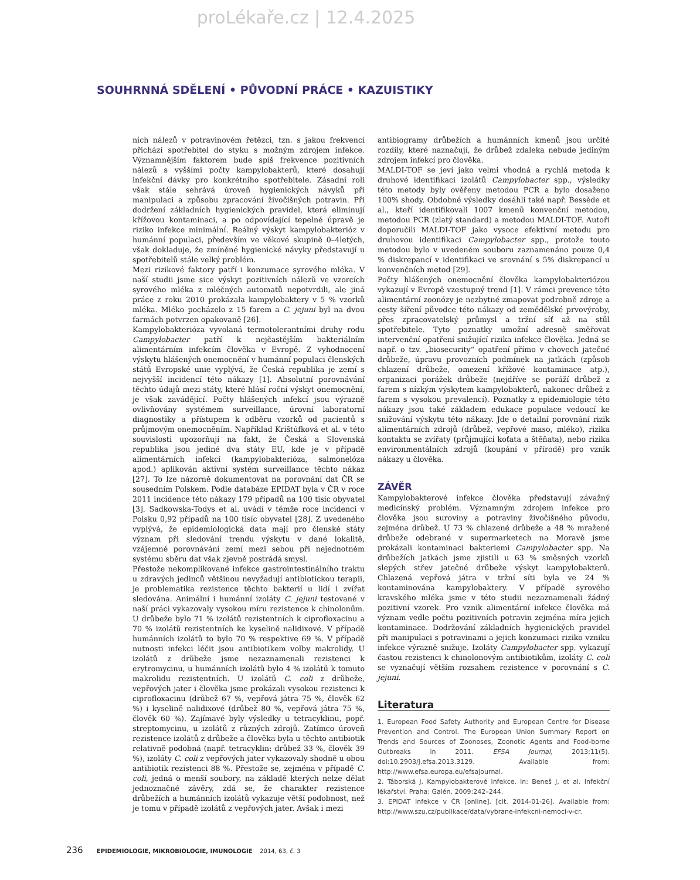proLékaře.cz | 12.4.2025
SOUHRNNÁ SDĚLENÍ • PŮVODNÍ PRÁCE • KAZUISTIKY
ních nálezů v potravinovém řetězci, tzn. s jakou frekvencí přichází spotřebitel do styku s možným zdrojem infekce. Významnějším faktorem bude spíš frekvence pozitivních nálezů s vyššími počty kampylobakterů, které dosahují infekční dávky pro konkrétního spotřebitele. Zásadní roli však stále sehrává úroveň hygienických návyků při manipulaci a způsobu zpracování živočišných potravin. Při dodržení základních hygienických pravidel, která eliminují křížovou kontaminaci, a po odpovídající tepelné úpravě je riziko infekce minimální. Reálný výskyt kampylobakterióz v humánní populaci, především ve věkové skupině 0–4letých, však dokladuje, že zmíněné hygienické návyky představují u spotřebitelů stále velký problém.
Mezi rizikové faktory patří i konzumace syrového mléka. V naší studii jsme sice výskyt pozitivních nálezů ve vzorcích syrového mléka z mléčných automatů nepotvrdili, ale jiná práce z roku 2010 prokázala kampylobaktery v 5 % vzorků mléka. Mléko pocházelo z 15 farem a C. jejuni byl na dvou farmách potvrzen opakovaně [26].
Kampylobakterióza vyvolaná termotolerantními druhy rodu Campylobacter patří k nejčastějším bakteriálním alimentárním infekcím člověka v Evropě. Z vyhodnocení výskytu hlášených onemocnění v humánní populaci členských států Evropské unie vyplývá, že Česká republika je zemí s nejvyšší incidencí této nákazy [1]. Absolutní porovnávání těchto údajů mezi státy, které hlásí roční výskyt onemocnění, je však zavádějící. Počty hlášených infekcí jsou výrazně ovlivňovány systémem surveillance, úrovní laboratorní diagnostiky a přístupem k odběru vzorků od pacientů s průjmovým onemocněním. Například Krištúfková et al. v této souvislosti upozorňují na fakt, že Česká a Slovenská republika jsou jediné dva státy EU, kde je v případě alimentárních infekcí (kampylobakterióza, salmonelóza apod.) aplikován aktivní systém surveillance těchto nákaz [27]. To lze názorně dokumentovat na porovnání dat ČR se sousedním Polskem. Podle databáze EPIDAT byla v ČR v roce 2011 incidence této nákazy 179 případů na 100 tisíc obyvatel [3]. Sadkowska-Todys et al. uvádí v témže roce incidenci v Polsku 0,92 případů na 100 tisíc obyvatel [28]. Z uvedeného vyplývá, že epidemiologická data mají pro členské státy význam při sledování trendu výskytu v dané lokalitě, vzájemné porovnávání zemí mezi sebou při nejednotném systému sběru dat však zjevně postrádá smysl.
Přestože nekomplikované infekce gastrointestinálního traktu u zdravých jedinců většinou nevyžadují antibiotickou terapii, je problematika rezistence těchto bakterií u lidí i zvířat sledována. Animální i humánní izoláty C. jejuni testované v naší práci vykazovaly vysokou míru rezistence k chinolonům. U drůbeže bylo 71 % izolátů rezistentních k ciprofloxacinu a 70 % izolátů rezistentních ke kyselině nalidixové. V případě humánních izolátů to bylo 70 % respektive 69 %. V případě nutnosti infekci léčit jsou antibiotikem volby makrolidy. U izolátů z drůbeže jsme nezaznamenali rezistenci k erytromycinu, u humánních izolátů bylo 4 % izolátů k tomuto makrolidu rezistentních. U izolátů C. coli z drůbeže, vepřových jater i člověka jsme prokázali vysokou rezistenci k ciprofloxacinu (drůbež 67 %, vepřová játra 75 %, člověk 62 %) i kyselině nalidixové (drůbež 80 %, vepřová játra 75 %, člověk 60 %). Zajímavé byly výsledky u tetracyklinu, popř. streptomycinu, u izolátů z různých zdrojů. Zatímco úroveň rezistence izolátů z drůbeže a člověka byla u těchto antibiotik relativně podobná (např. tetracyklin: drůbež 33 %, člověk 39 %), izoláty C. coli z vepřových jater vykazovaly shodně u obou antibiotik rezistenci 88 %. Přestože se, zejména v případě C. coli, jedná o menší soubory, na základě kterých nelze dělat jednoznačné závěry, zdá se, že charakter rezistence drůbežích a humánních izolátů vykazuje větší podobnost, než je tomu v případě izolátů z vepřových jater. Avšak i mezi
antibiogramy drůbežích a humánních kmenů jsou určité rozdíly, které naznačují, že drůbež zdaleka nebude jediným zdrojem infekcí pro člověka.
MALDI-TOF se jeví jako velmi vhodná a rychlá metoda k druhové identifikaci izolátů Campylobacter spp., výsledky této metody byly ověřeny metodou PCR a bylo dosaženo 100% shody. Obdobné výsledky dosáhli také např. Bessède et al., kteří identifikovali 1007 kmenů konvenční metodou, metodou PCR (zlatý standard) a metodou MALDI-TOF. Autoři doporučili MALDI-TOF jako vysoce efektivní metodu pro druhovou identifikaci Campylobacter spp., protože touto metodou bylo v uvedeném souboru zaznamenáno pouze 0,4 % diskrepancí v identifikaci ve srovnání s 5% diskrepancí u konvenčních metod [29].
Počty hlášených onemocnění člověka kampylobakteriózou vykazují v Evropě vzestupný trend [1]. V rámci prevence této alimentární zoonózy je nezbytné zmapovat podrobně zdroje a cesty šíření původce této nákazy od zemědělské prvovýroby, přes zpracovatelský průmysl a tržní síť až na stůl spotřebitele. Tyto poznatky umožní adresně směřovat intervenční opatření snižující rizika infekce člověka. Jedná se např. o tzv. „biosecurity“ opatření přímo v chovech jatečné drůbeže, úpravu provozních podmínek na jatkách (způsob chlazení drůbeže, omezení křížové kontaminace atp.), organizaci porážek drůbeže (nejdříve se poráží drůbež z farem s nízkým výskytem kampylobakterů, nakonec drůbež z farem s vysokou prevalencí). Poznatky z epidemiologie této nákazy jsou také základem edukace populace vedoucí ke snižování výskytu této nákazy. Jde o detailní porovnání rizik alimentárních zdrojů (drůbež, vepřové maso, mléko), rizika kontaktu se zvířaty (průjmující koťata a štěňata), nebo rizika environmentálních zdrojů (koupání v přírodě) pro vznik nákazy u člověka.
ZÁVĚR
Kampylobakterové infekce člověka představují závažný medicínský problém. Významným zdrojem infekce pro člověka jsou suroviny a potraviny živočišného původu, zejména drůbež. U 73 % chlazené drůbeže a 48 % mražené drůbeže odebrané v supermarketech na Moravě jsme prokázali kontaminaci bakteriemi Campylobacter spp. Na drůbežích jatkách jsme zjistili u 63 % směsných vzorků slepých střev jatečné drůbeže výskyt kampylobakterů. Chlazená vepřová játra v tržní síti byla ve 24 % kontaminována kampylobaktery. V případě syrového kravského mléka jsme v této studii nezaznamenali žádný pozitivní vzorek. Pro vznik alimentární infekce člověka má význam vedle počtu pozitivních potravin zejména míra jejich kontaminace. Dodržování základních hygienických pravidel při manipulaci s potravinami a jejich konzumaci riziko vzniku infekce výrazně snižuje. Izoláty Campylobacter spp. vykazují častou rezistenci k chinolonovým antibiotikům, izoláty C. coli se vyznačují větším rozsahem rezistence v porovnání s C. jejuni.
Literatura
1. European Food Safety Authority and European Centre for Disease Prevention and Control. The European Union Summary Report on Trends and Sources of Zoonoses, Zoonotic Agents and Food-borne Outbreaks in 2011. EFSA Journal, 2013;11(5). doi:10.2903/j.efsa.2013.3129. Available from: http://www.efsa.europa.eu/efsajournal.
2. Táborská J. Kampylobakterové infekce. In: Beneš J, et al. Infekční lékařství. Praha: Galén, 2009:242–244.
3. EPIDAT Infekce v ČR [online]. [cit. 2014-01-26]. Available from: http://www.szu.cz/publikace/data/vybrane-infekcni-nemoci-v-cr.
236 EPIDEMIOLOGIE, MIKROBIOLOGIE, IMUNOLOGIE 2014, 63, č. 3